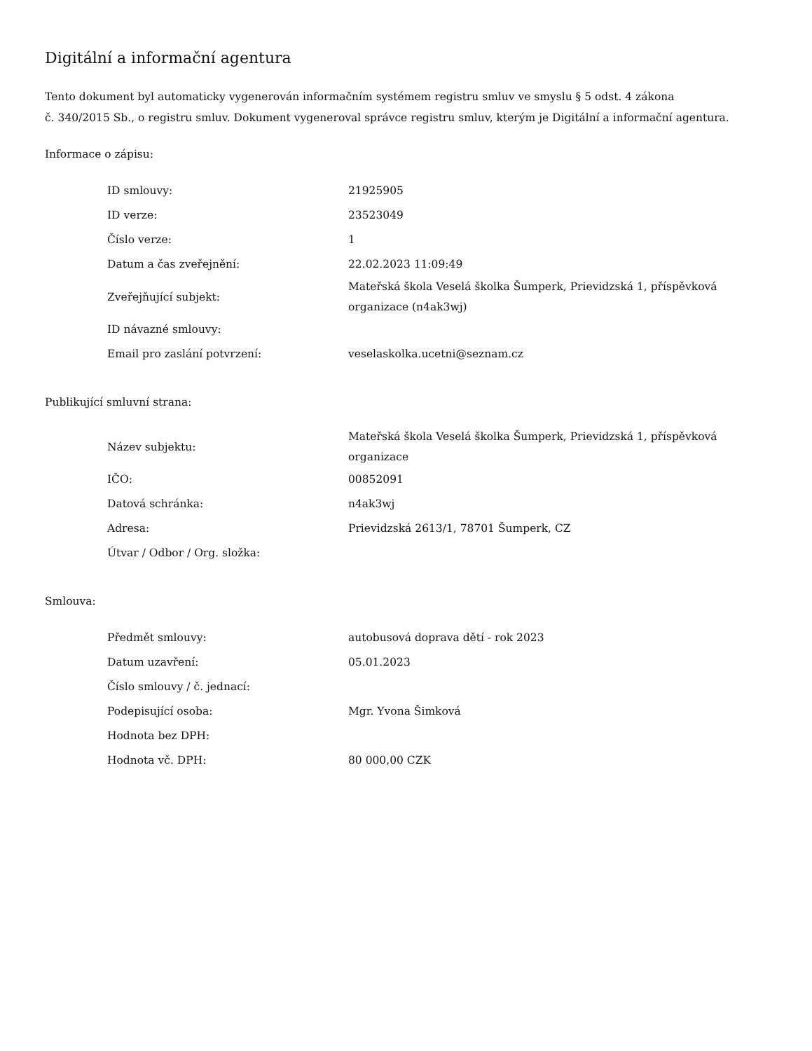Digitální a informační agentura
Tento dokument byl automaticky vygenerován informačním systémem registru smluv ve smyslu § 5 odst. 4 zákona
č. 340/2015 Sb., o registru smluv. Dokument vygeneroval správce registru smluv, kterým je Digitální a informační agentura.
Informace o zápisu:
| ID smlouvy: | 21925905 |
| ID verze: | 23523049 |
| Číslo verze: | 1 |
| Datum a čas zveřejnění: | 22.02.2023 11:09:49 |
| Zveřejňující subjekt: | Mateřská škola Veselá školka Šumperk, Prievidzská 1, příspěvková organizace (n4ak3wj) |
| ID návazné smlouvy: | |
| Email pro zaslání potvrzení: | veselaskolka.ucetni@seznam.cz |
Publikující smluvní strana:
| Název subjektu: | Mateřská škola Veselá školka Šumperk, Prievidzská 1, příspěvková organizace |
| IČO: | 00852091 |
| Datová schránka: | n4ak3wj |
| Adresa: | Prievidzská 2613/1, 78701 Šumperk, CZ |
| Útvar / Odbor / Org. složka: | |
Smlouva:
| Předmět smlouvy: | autobusová doprava dětí - rok 2023 |
| Datum uzavření: | 05.01.2023 |
| Číslo smlouvy / č. jednací: | |
| Podepisující osoba: | Mgr. Yvona Šimková |
| Hodnota bez DPH: | |
| Hodnota vč. DPH: | 80 000,00 CZK |